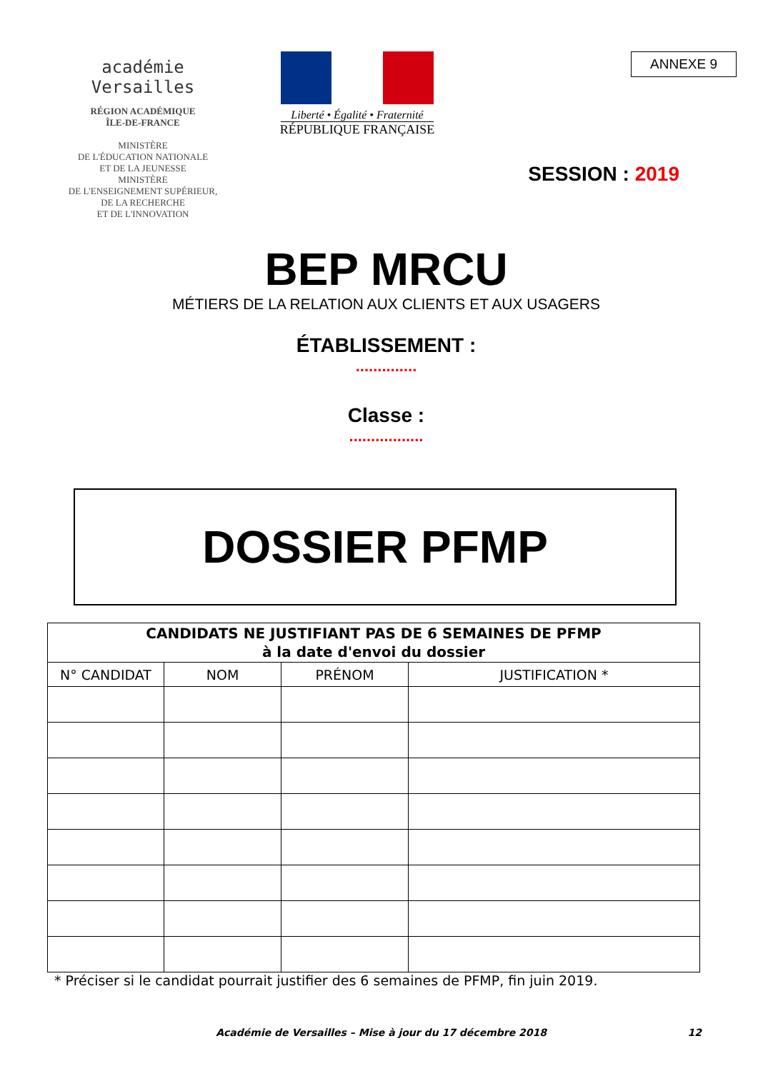académie
Versailles
RÉGION ACADÉMIQUE
ÎLE-DE-FRANCE
MINISTÈRE
DE L'ÉDUCATION NATIONALE
ET DE LA JEUNESSE
MINISTÈRE
DE L'ENSEIGNEMENT SUPÉRIEUR,
DE LA RECHERCHE
ET DE L'INNOVATION
Liberté • Égalité • Fraternité
RÉPUBLIQUE FRANÇAISE
ANNEXE 9
SESSION : 2019
BEP MRCU
MÉTIERS DE LA RELATION AUX CLIENTS ET AUX USAGERS
ÉTABLISSEMENT :
..............
Classe :
.................
DOSSIER PFMP
| CANDIDATS NE JUSTIFIANT PAS DE 6 SEMAINES DE PFMP à la date d'envoi du dossier | | | |
| --- | --- | --- | --- |
| N° CANDIDAT | NOM | PRÉNOM | JUSTIFICATION * |
* Préciser si le candidat pourrait justifier des 6 semaines de PFMP, fin juin 2019.
Académie de Versailles – Mise à jour du 17 décembre 2018 12